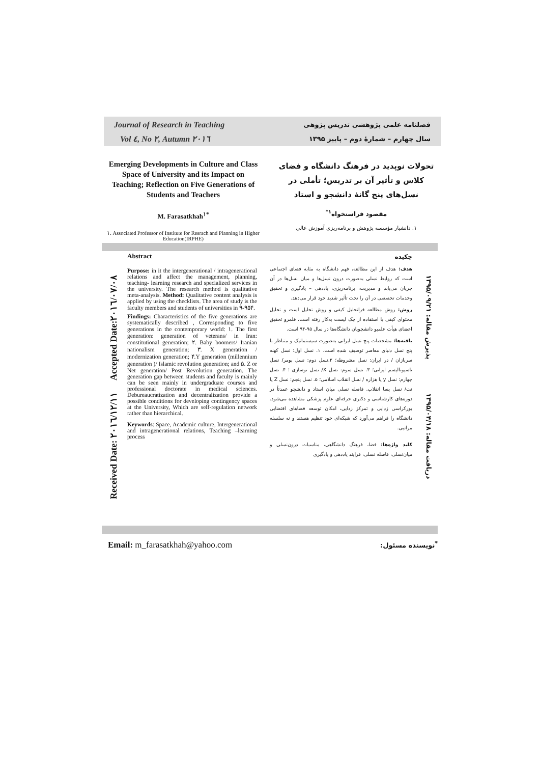Journal of Research in Teaching
Vol ٤, No ٢, Autumn ٢٠١٦
فصلنامه علمی پژوهشی تدریس پژوهی
سال چهارم – شمارۀ دوم – پاییز ۱۳۹۵
Emerging Developments in Culture and Class Space of University and its Impact on Teaching; Reflection on Five Generations of Students and Teachers
M. Farasatkhah<sup>١*</sup>
١. Associated Professor of Institute for Resrach and Planning in Higher Education(IRPHE)
تحولات نوپدید در فرهنگ دانشگاه و فضای کلاس و تأثیر آن بر تدریس؛ تأملی در نسل‌های پنج گانۀ دانشجو و استاد
مقصود فراستخواه<sup>۱*</sup>
۱. دانشیار مؤسسه پژوهش و برنامه‌ریزی آموزش عالی
Received Date: ٢٠١٦/١٢/١١ Accepted Date:٢٠١٦/٠٧/٠٨
دریافت مقاله: ۱۳۹۵/۰۴/۱۸ پذیرش مقاله: ۱۳۹۵/۰۹/۲۱
Abstract
Purpose: in it the intergenerational / intragenerational relations and affect the management, planning, teaching- learning research and specialized services in the university. The research method is qualitative meta-analysis. Method: Qualitative content analysis is applied by using the checklists. The area of study is the faculty members and students of universities in ٩٥-٩۴.
Findings: Characteristics of the five generations are systematically described , Corresponding to five generations in the contemporary world: ١. The first generation: generation of veterans/ in Iran: constitutional generation; ٢. Baby boomers/ Iranian nationalism generation; ٣. X generation / modernization generation; ۴.Y generation (millennium generation )/ Islamic revolution generation; and ۵. Z or Net generation/ Post Revolution generation. The generation gap between students and faculty is mainly can be seen mainly in undergraduate courses and professional doctorate in medical sciences. Debureaucratization and decentralization provide a possible conditions for developing contingency spaces at the University, Which are self-regulation network rather than hierarchical.
Keywords: Space, Academic culture, Intergenerational and intragenerational relations, Teaching –learning process
چکیده
هدف: هدف از این مطالعه، فهم دانشگاه به مثابه فضای اجتماعی است که روابط نسلی به‌صورت درون نسل‌ها و میان نسل‌ها در آن جریان می‌یابد و مدیریت، برنامه‌ریزی، یاددهی – یادگیری و تحقیق وخدمات تخصصی در آن را تحت تأثیر شدید خود قرار می‌دهد.
روش: روش مطالعه فراتحلیل کیفی و روش تحلیل است و تحلیل محتوای کیفی با استفاده از چک لیست به‌کار رفته است. قلمرو تحقیق اعضای هیأت علمیو دانشجویان دانشگاه‌ها در سال ۹۵-۹۴ است.
یافته‌ها: مشخصات پنج نسل ایرانی به‌صورت سیستماتیک و متناظر با پنج نسل دنیای معاصر توصیف شده است. ۱. نسل اول: نسل کهنه سربازان / در ایران: نسل مشروطه؛ ۲.نسل دوم: نسل بومر/ نسل ناسیونالیسم ایرانی؛ ۳. نسل سوم: نسل X/ نسل نوسازی ؛ ۴. نسل چهارم: نسل y یا هزاره / نسل انقلاب اسلامی؛ ۵. نسل پنجم: نسل Z یا نت/ نسل پسا انقلاب. فاصله نسلی میان استاد و دانشجو عمدتاً در دوره‌های کارشناسی و دکتری حرفه‌ای علوم پزشکی مشاهده می‌شود. بورکراسی زدایی و تمرکز زدایی، امکان توسعه فضاهای اقتضایی دانشگاه را فراهم می‌آورد که شبکه‌ای خود تنظیم هستند و نه سلسله مراتبی.
کلید واژه‌ها: فضا، فرهنگ دانشگاهی، مناسبات درون‌نسلی و میان‌نسلی، فاصله نسلی، فرایند یاددهی و یادگیری
Email: m_farasatkhah@yahoo.com<sup>*</sup>نویسنده مسئول: